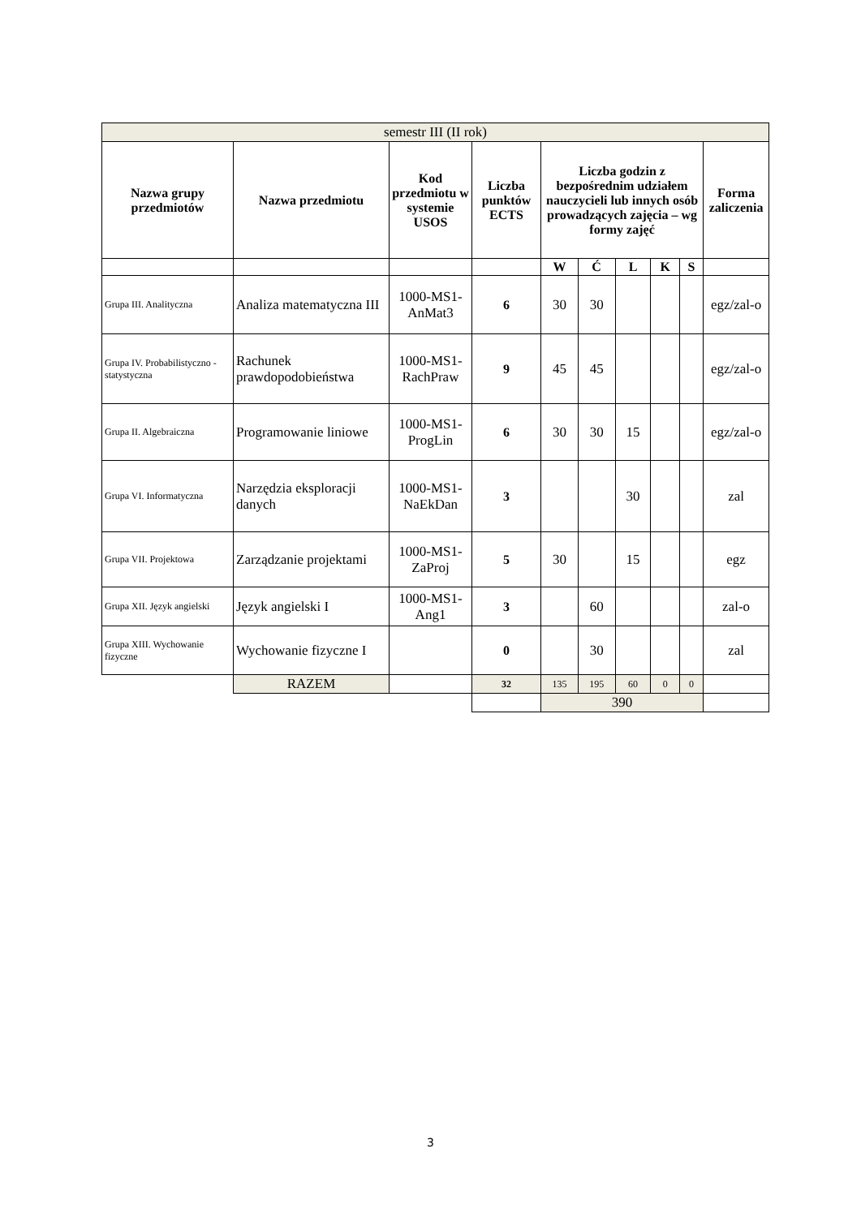| semestr III (II rok) | | | | | | | | | |
| Nazwa grupy przedmiotów | Nazwa przedmiotu | Kod przedmiotu w systemie USOS | Liczba punktów ECTS | Liczba godzin z bezpośrednim udziałem nauczycieli lub innych osób prowadzących zajęcia – wg formy zajęć | | | | | Forma zaliczenia |
| | | | | W | Ć | L | K | S | |
| Grupa III. Analityczna | Analiza matematyczna III | 1000-MS1-AnMat3 | 6 | 30 | 30 | | | | egz/zal-o |
| Grupa IV. Probabilistyczno - statystyczna | Rachunek prawdopodobieństwa | 1000-MS1-RachPraw | 9 | 45 | 45 | | | | egz/zal-o |
| Grupa II. Algebraiczna | Programowanie liniowe | 1000-MS1-ProgLin | 6 | 30 | 30 | 15 | | | egz/zal-o |
| Grupa VI. Informatyczna | Narzędzia eksploracji danych | 1000-MS1-NaEkDan | 3 | | | 30 | | | zal |
| Grupa VII. Projektowa | Zarządzanie projektami | 1000-MS1-ZaProj | 5 | 30 | | 15 | | | egz |
| Grupa XII. Język angielski | Język angielski I | 1000-MS1-Ang1 | 3 | | 60 | | | | zal-o |
| Grupa XIII. Wychowanie fizyczne | Wychowanie fizyczne I | | 0 | | 30 | | | | zal |
| | RAZEM | | 32 | 135 | 195 | 60 | 0 | 0 | |
| | | | | 390 | | | | | |
3